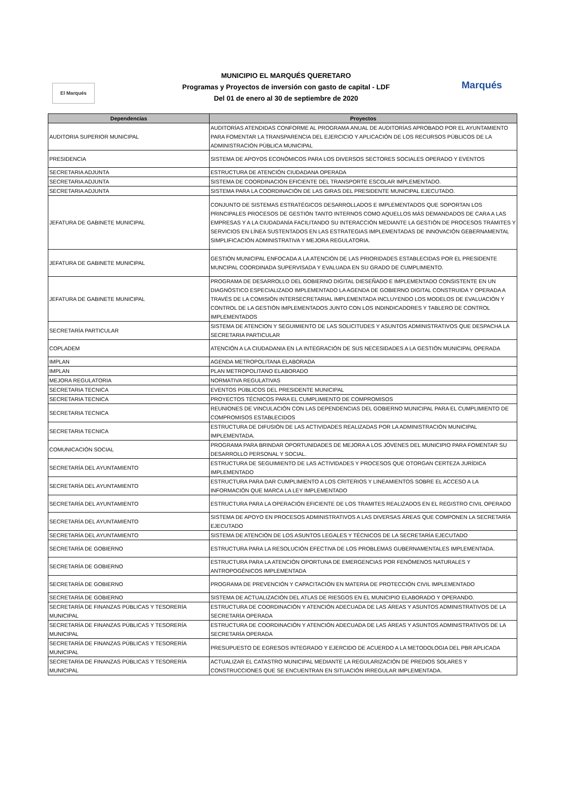El Marqués
MUNICIPIO EL MARQUÉS QUERETARO
Programas y Proyectos de inversión con gasto de capital - LDF
Del 01 de enero al 30 de septiembre de 2020
Marqués
| Dependencias | Proyectos |
| --- | --- |
| AUDITORIA SUPERIOR MUNICIPAL | AUDITORÍAS ATENDIDAS CONFORME AL PROGRAMA ANUAL DE AUDITORÍAS APROBADO POR EL AYUNTAMIENTO PARA FOMENTAR LA TRANSPARENCIA DEL EJERCICIO Y APLICACIÓN DE LOS RECURSOS PÚBLICOS DE LA ADMINISTRACIÓN PÚBLICA MUNICIPAL |
| PRESIDENCIA | SISTEMA DE APOYOS ECONÓMICOS PARA LOS DIVERSOS SECTORES SOCIALES OPERADO Y EVENTOS |
| SECRETARIA ADJUNTA | ESTRUCTURA DE ATENCIÓN CIUDADANA OPERADA |
| SECRETARIA ADJUNTA | SISTEMA DE COORDINACIÓN EFICIENTE DEL TRANSPORTE ESCOLAR IMPLEMENTADO. |
| SECRETARIA ADJUNTA | SISTEMA PARA LA COORDINACIÓN DE LAS GIRAS DEL PRESIDENTE MUNICIPAL EJECUTADO. |
| JEFATURA DE GABINETE MUNICIPAL | CONJUNTO DE SISTEMAS ESTRATÉGICOS DESARROLLADOS E IMPLEMENTADOS QUE SOPORTAN LOS PRINCIPALES PROCESOS DE GESTIÓN TANTO INTERNOS COMO AQUELLOS MÁS DEMANDADOS DE CARA A LAS EMPRESAS Y A LA CIUDADANÍA FACILITANDO SU INTERACCIÓN MEDIANTE LA GESTIÓN DE PROCESOS TRÁMITES Y SERVICIOS EN LÍNEA SUSTENTADOS EN LAS ESTRATEGIAS IMPLEMENTADAS DE INNOVACIÓN GEBERNAMENTAL SIMPLIFICACIÓN ADMINISTRATIVA Y MEJORA REGULATORIA. |
| JEFATURA DE GABINETE MUNICIPAL | GESTIÓN MUNICIPAL ENFOCADA A LA ATENCIÓN DE LAS PRIORIDADES ESTABLECIDAS POR EL PRESIDENTE MUNCIPAL COORDINADA SUPERVISADA Y EVALUADA EN SU GRADO DE CUMPLIMIENTO. |
| JEFATURA DE GABINETE MUNICIPAL | PROGRAMA DE DESARROLLO DEL GOBIERNO DIGITAL DIESEÑADO E IMPLEMENTADO CONSISTENTE EN UN DIAGNÓSTICO ESPECIALIZADO IMPLEMENTADO LA AGENDA DE GOBIERNO DIGITAL CONSTRUIDA Y OPERADA A TRAVÉS DE LA COMISIÓN INTERSECRETARIAL IMPLEMENTADA INCLUYENDO LOS MODELOS DE EVALUACIÓN Y CONTROL DE LA GESTIÓN IMPLEMENTADOS JUNTO CON LOS INDINDICADORES Y TABLERO DE CONTROL IMPLEMENTADOS |
| SECRETARÍA PARTICULAR | SISTEMA DE ATENCION Y SEGUIMIENTO DE LAS SOLICITUDES Y ASUNTOS ADMINISTRATIVOS QUE DESPACHA LA SECRETARIA PARTICULAR |
| COPLADEM | ATENCIÓN A LA CIUDADANIA EN LA INTEGRACIÓN DE SUS NECESIDADES A LA GESTIÓN MUNICIPAL OPERADA |
| IMPLAN | AGENDA METROPOLITANA ELABORADA |
| IMPLAN | PLAN METROPOLITANO ELABORADO |
| MEJORA REGULATORIA | NORMATIVA REGULATIVAS |
| SECRETARIA TECNICA | EVENTOS PÚBLICOS DEL PRESIDENTE MUNICIPAL |
| SECRETARIA TECNICA | PROYECTOS TÉCNICOS PARA EL CUMPLIMIENTO DE COMPROMISOS |
| SECRETARIA TECNICA | REUNIONES DE VINCULACIÓN CON LAS DEPENDENCIAS DEL GOBIERNO MUNICIPAL PARA EL CUMPLIMIENTO DE COMPROMISOS ESTABLECIDOS |
| SECRETARIA TECNICA | ESTRUCTURA DE DIFUSIÓN DE LAS ACTIVIDADES REALIZADAS POR LA ADMINISTRACIÓN MUNICIPAL IMPLEMENTADA. |
| COMUNICACIÓN SOCIAL | PROGRAMA PARA BRINDAR OPORTUNIDADES DE MEJORA A LOS JÓVENES DEL MUNICIPIO PARA FOMENTAR SU DESARROLLO PERSONAL Y SOCIAL. |
| SECRETARÍA DEL AYUNTAMIENTO | ESTRUCTURA DE SEGUIMIENTO DE LAS ACTIVIDADES Y PROCESOS QUE OTORGAN CERTEZA JURÍDICA IMPLEMENTADO |
| SECRETARÍA DEL AYUNTAMIENTO | ESTRUCTURA PARA DAR CUMPLIMIENTO A LOS CRITERIOS Y LINEAMIENTOS SOBRE EL ACCESO A LA INFORMACIÓN QUE MARCA LA LEY IMPLEMENTADO |
| SECRETARÍA DEL AYUNTAMIENTO | ESTRUCTURA PARA LA OPERACIÓN EFICIENTE DE LOS TRAMITES REALIZADOS EN EL REGISTRO CIVIL OPERADO |
| SECRETARÍA DEL AYUNTAMIENTO | SISTEMA DE APOYO EN PROCESOS ADMINISTRATIVOS A LAS DIVERSAS ÁREAS QUE COMPONEN LA SECRETARÍA EJECUTADO |
| SECRETARÍA DEL AYUNTAMIENTO | SISTEMA DE ATENCIÓN DE LOS ASUNTOS LEGALES Y TÉCNICOS DE LA SECRETARÍA EJECUTADO |
| SECRETARÍA DE GOBIERNO | ESTRUCTURA PARA LA RESOLUCIÓN EFECTIVA DE LOS PROBLEMAS GUBERNAMENTALES IMPLEMENTADA. |
| SECRETARÍA DE GOBIERNO | ESTRUCTURA PARA LA ATENCIÓN OPORTUNA DE EMERGENCIAS POR FENÓMENOS NATURALES Y ANTROPOGÉNICOS IMPLEMENTADA |
| SECRETARÍA DE GOBIERNO | PROGRAMA DE PREVENCIÓN Y CAPACITACIÓN EN MATERIA DE PROTECCIÓN CIVIL IMPLEMENTADO |
| SECRETARÍA DE GOBIERNO | SISTEMA DE ACTUALIZACIÓN DEL ATLAS DE RIESGOS EN EL MUNICIPIO ELABORADO Y OPERANDO. |
| SECRETARÍA DE FINANZAS PÚBLICAS Y TESORERÍA MUNICIPAL | ESTRUCTURA DE COORDINACIÓN Y ATENCIÓN ADECUADA DE LAS ÁREAS Y ASUNTOS ADMINISTRATIVOS DE LA SECRETARÍA OPERADA |
| SECRETARÍA DE FINANZAS PÚBLICAS Y TESORERÍA MUNICIPAL | ESTRUCTURA DE COORDINACIÓN Y ATENCIÓN ADECUADA DE LAS ÁREAS Y ASUNTOS ADMINISTRATIVOS DE LA SECRETARÍA OPERADA |
| SECRETARÍA DE FINANZAS PÚBLICAS Y TESORERÍA MUNICIPAL | PRESUPUESTO DE EGRESOS INTEGRADO Y EJERCIDO DE ACUERDO A LA METODOLOGIA DEL PBR APLICADA |
| SECRETARÍA DE FINANZAS PÚBLICAS Y TESORERÍA MUNICIPAL | ACTUALIZAR EL CATASTRO MUNICIPAL MEDIANTE LA REGULARIZACIÓN DE PREDIOS SOLARES Y CONSTRUCCIONES QUE SE ENCUENTRAN EN SITUACIÓN IRREGULAR IMPLEMENTADA. |